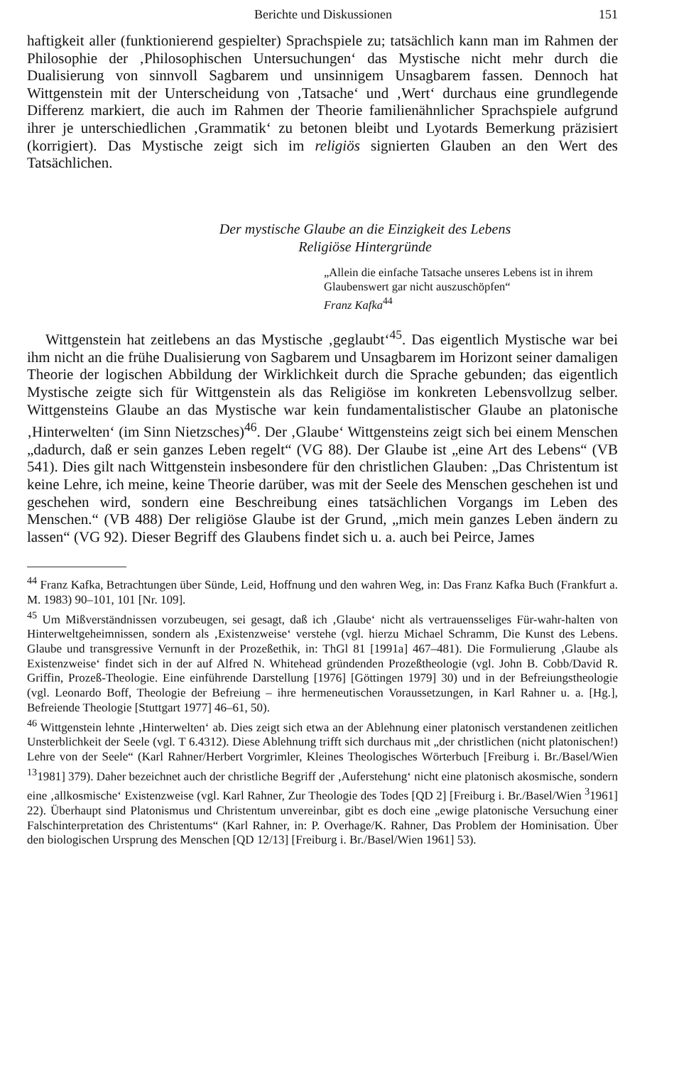Berichte und Diskussionen 151
haftigkeit aller (funktionierend gespielter) Sprachspiele zu; tatsächlich kann man im Rahmen der Philosophie der ‚Philosophischen Untersuchungen‘ das Mystische nicht mehr durch die Dualisierung von sinnvoll Sagbarem und unsinnigem Unsagbarem fassen. Dennoch hat Wittgenstein mit der Unterscheidung von ‚Tatsache‘ und ‚Wert‘ durchaus eine grundlegende Differenz markiert, die auch im Rahmen der Theorie familienähnlicher Sprachspiele aufgrund ihrer je unterschiedlichen ‚Grammatik‘ zu betonen bleibt und Lyotards Bemerkung präzisiert (korrigiert). Das Mystische zeigt sich im religiös signierten Glauben an den Wert des Tatsächlichen.
Der mystische Glaube an die Einzigkeit des Lebens
Religiöse Hintergründe
„Allein die einfache Tatsache unseres Lebens ist in ihrem Glaubenswert gar nicht auszuschöpfen“
Franz Kafka<sup>44</sup>
Wittgenstein hat zeitlebens an das Mystische ‚geglaubt‘<sup>45</sup>. Das eigentlich Mystische war bei ihm nicht an die frühe Dualisierung von Sagbarem und Unsagbarem im Horizont seiner damaligen Theorie der logischen Abbildung der Wirklichkeit durch die Sprache gebunden; das eigentlich Mystische zeigte sich für Wittgenstein als das Religiöse im konkreten Lebensvollzug selber. Wittgensteins Glaube an das Mystische war kein fundamentalistischer Glaube an platonische ‚Hinterwelten‘ (im Sinn Nietzsches)<sup>46</sup>. Der ‚Glaube‘ Wittgensteins zeigt sich bei einem Menschen „dadurch, daß er sein ganzes Leben regelt“ (VG 88). Der Glaube ist „eine Art des Lebens“ (VB 541). Dies gilt nach Wittgenstein insbesondere für den christlichen Glauben: „Das Christentum ist keine Lehre, ich meine, keine Theorie darüber, was mit der Seele des Menschen geschehen ist und geschehen wird, sondern eine Beschreibung eines tatsächlichen Vorgangs im Leben des Menschen.“ (VB 488) Der religiöse Glaube ist der Grund, „mich mein ganzes Leben ändern zu lassen“ (VG 92). Dieser Begriff des Glaubens findet sich u. a. auch bei Peirce, James
<sup>44</sup> Franz Kafka, Betrachtungen über Sünde, Leid, Hoffnung und den wahren Weg, in: Das Franz Kafka Buch (Frankfurt a. M. 1983) 90–101, 101 [Nr. 109].
<sup>45</sup> Um Mißverständnissen vorzubeugen, sei gesagt, daß ich ‚Glaube‘ nicht als vertrauensseliges Für-wahr-halten von Hinterweltgeheimnissen, sondern als ‚Existenzweise‘ verstehe (vgl. hierzu Michael Schramm, Die Kunst des Lebens. Glaube und transgressive Vernunft in der Prozeßethik, in: ThGl 81 [1991a] 467–481). Die Formulierung ‚Glaube als Existenzweise‘ findet sich in der auf Alfred N. Whitehead gründenden Prozeßtheologie (vgl. John B. Cobb/David R. Griffin, Prozeß-Theologie. Eine einführende Darstellung [1976] [Göttingen 1979] 30) und in der Befreiungstheologie (vgl. Leonardo Boff, Theologie der Befreiung – ihre hermeneutischen Voraussetzungen, in Karl Rahner u. a. [Hg.], Befreiende Theologie [Stuttgart 1977] 46–61, 50).
<sup>46</sup> Wittgenstein lehnte ‚Hinterwelten‘ ab. Dies zeigt sich etwa an der Ablehnung einer platonisch verstandenen zeitlichen Unsterblichkeit der Seele (vgl. T 6.4312). Diese Ablehnung trifft sich durchaus mit „der christlichen (nicht platonischen!) Lehre von der Seele“ (Karl Rahner/Herbert Vorgrimler, Kleines Theologisches Wörterbuch [Freiburg i. Br./Basel/Wien <sup>13</sup>1981] 379). Daher bezeichnet auch der christliche Begriff der ‚Auferstehung‘ nicht eine platonisch akosmische, sondern eine ‚allkosmische‘ Existenzweise (vgl. Karl Rahner, Zur Theologie des Todes [QD 2] [Freiburg i. Br./Basel/Wien <sup>3</sup>1961] 22). Überhaupt sind Platonismus und Christentum unvereinbar, gibt es doch eine „ewige platonische Versuchung einer Falschinterpretation des Christentums“ (Karl Rahner, in: P. Overhage/K. Rahner, Das Problem der Hominisation. Über den biologischen Ursprung des Menschen [QD 12/13] [Freiburg i. Br./Basel/Wien 1961] 53).